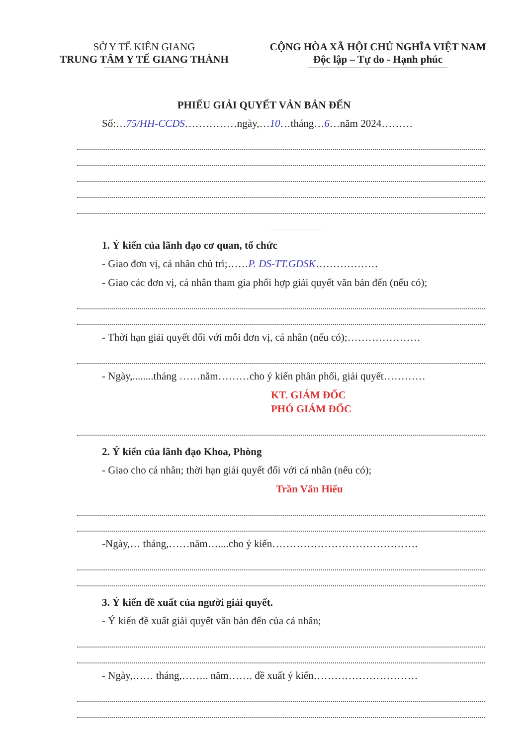SỞ Y TẾ KIÊN GIANG
TRUNG TÂM Y TẾ GIANG THÀNH
CỘNG HÒA XÃ HỘI CHỦ NGHĨA VIỆT NAM
Độc lập – Tự do - Hạnh phúc
PHIẾU GIẢI QUYẾT VẢN BẢN ĐẾN
Số:…75/HH-CCDS……………ngày,…10…tháng…6…năm 2024………
1. Ý kiến của lãnh đạo cơ quan, tổ chức
- Giao đơn vị, cá nhân chủ trì;……P. DS-TT.GDSK………………
- Giao các đơn vị, cá nhân tham gia phối hợp giải quyết văn bản đến (nếu có);
- Thời hạn giải quyết đối với mỗi đơn vị, cá nhân (nếu có);…………………
- Ngày,........tháng ……năm………cho ý kiến phân phối, giải quyết…………
KT. GIÁM ĐỐC
PHÓ GIÁM ĐỐC
2. Ý kiến của lãnh đạo Khoa, Phòng
- Giao cho cá nhân; thời hạn giải quyết đối với cá nhân (nếu có);
Trần Văn Hiếu
-Ngày,… tháng,……năm…....cho ý kiến……………………………………
3. Ý kiến đề xuất của người giải quyết.
- Ý kiến đề xuất giải quyết văn bản đến của cá nhân;
- Ngày,…… tháng,…….. năm……. đề xuất ý kiến…………………………